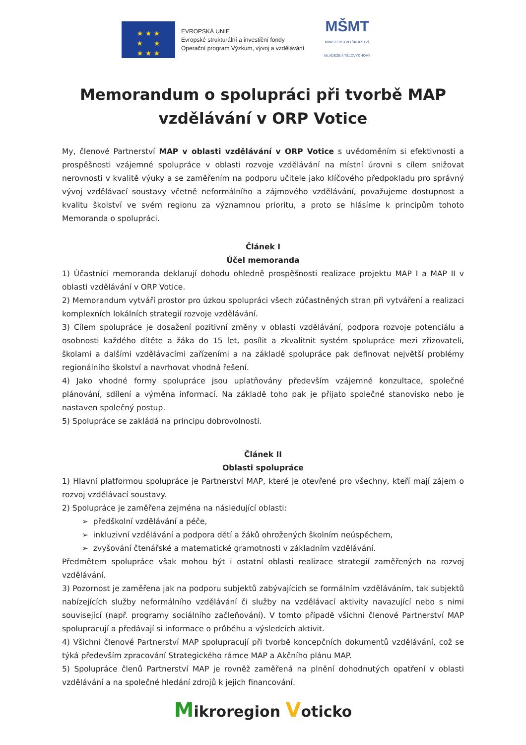★ ★ ★
★ ★
★ ★ ★
EVROPSKÁ UNIE
Evropské strukturální a investiční fondy
Operační program Výzkum, vývoj a vzdělávání
MŠMT
MINISTERSTVO ŠKOLSTVÍ,
MLÁDEŽE A TĚLOVÝCHOVY
Memorandum o spolupráci při tvorbě MAP
vzdělávání v ORP Votice
My, členové Partnerství MAP v oblasti vzdělávání v ORP Votice s uvědoměním si efektivnosti a prospěšnosti vzájemné spolupráce v oblasti rozvoje vzdělávání na místní úrovni s cílem snižovat nerovnosti v kvalitě výuky a se zaměřením na podporu učitele jako klíčového předpokladu pro správný vývoj vzdělávací soustavy včetně neformálního a zájmového vzdělávání, považujeme dostupnost a kvalitu školství ve svém regionu za významnou prioritu, a proto se hlásíme k principům tohoto Memoranda o spolupráci.
Článek I
Účel memoranda
1) Účastníci memoranda deklarují dohodu ohledně prospěšnosti realizace projektu MAP I a MAP II v oblasti vzdělávání v ORP Votice.
2) Memorandum vytváří prostor pro úzkou spolupráci všech zúčastněných stran při vytváření a realizaci komplexních lokálních strategií rozvoje vzdělávání.
3) Cílem spolupráce je dosažení pozitivní změny v oblasti vzdělávání, podpora rozvoje potenciálu a osobnosti každého dítěte a žáka do 15 let, posílit a zkvalitnit systém spolupráce mezi zřizovateli, školami a dalšími vzdělávacími zařízeními a na základě spolupráce pak definovat největší problémy regionálního školství a navrhovat vhodná řešení.
4) Jako vhodné formy spolupráce jsou uplatňovány především vzájemné konzultace, společné plánování, sdílení a výměna informací. Na základě toho pak je přijato společné stanovisko nebo je nastaven společný postup.
5) Spolupráce se zakládá na principu dobrovolnosti.
Článek II
Oblasti spolupráce
1) Hlavní platformou spolupráce je Partnerství MAP, které je otevřené pro všechny, kteří mají zájem o rozvoj vzdělávací soustavy.
2) Spolupráce je zaměřena zejména na následující oblasti:
➢ předškolní vzdělávání a péče,
➢ inkluzivní vzdělávání a podpora dětí a žáků ohrožených školním neúspěchem,
➢ zvyšování čtenářské a matematické gramotnosti v základním vzdělávání.
Předmětem spolupráce však mohou být i ostatní oblasti realizace strategií zaměřených na rozvoj vzdělávání.
3) Pozornost je zaměřena jak na podporu subjektů zabývajících se formálním vzděláváním, tak subjektů nabízejících služby neformálního vzdělávání či služby na vzdělávací aktivity navazující nebo s nimi související (např. programy sociálního začleňování). V tomto případě všichni členové Partnerství MAP spolupracují a předávají si informace o průběhu a výsledcích aktivit.
4) Všichni členové Partnerství MAP spolupracují při tvorbě koncepčních dokumentů vzdělávání, což se týká především zpracování Strategického rámce MAP a Akčního plánu MAP.
5) Spolupráce členů Partnerství MAP je rovněž zaměřená na plnění dohodnutých opatření v oblasti vzdělávání a na společné hledání zdrojů k jejich financování.
Mikroregion Voticko